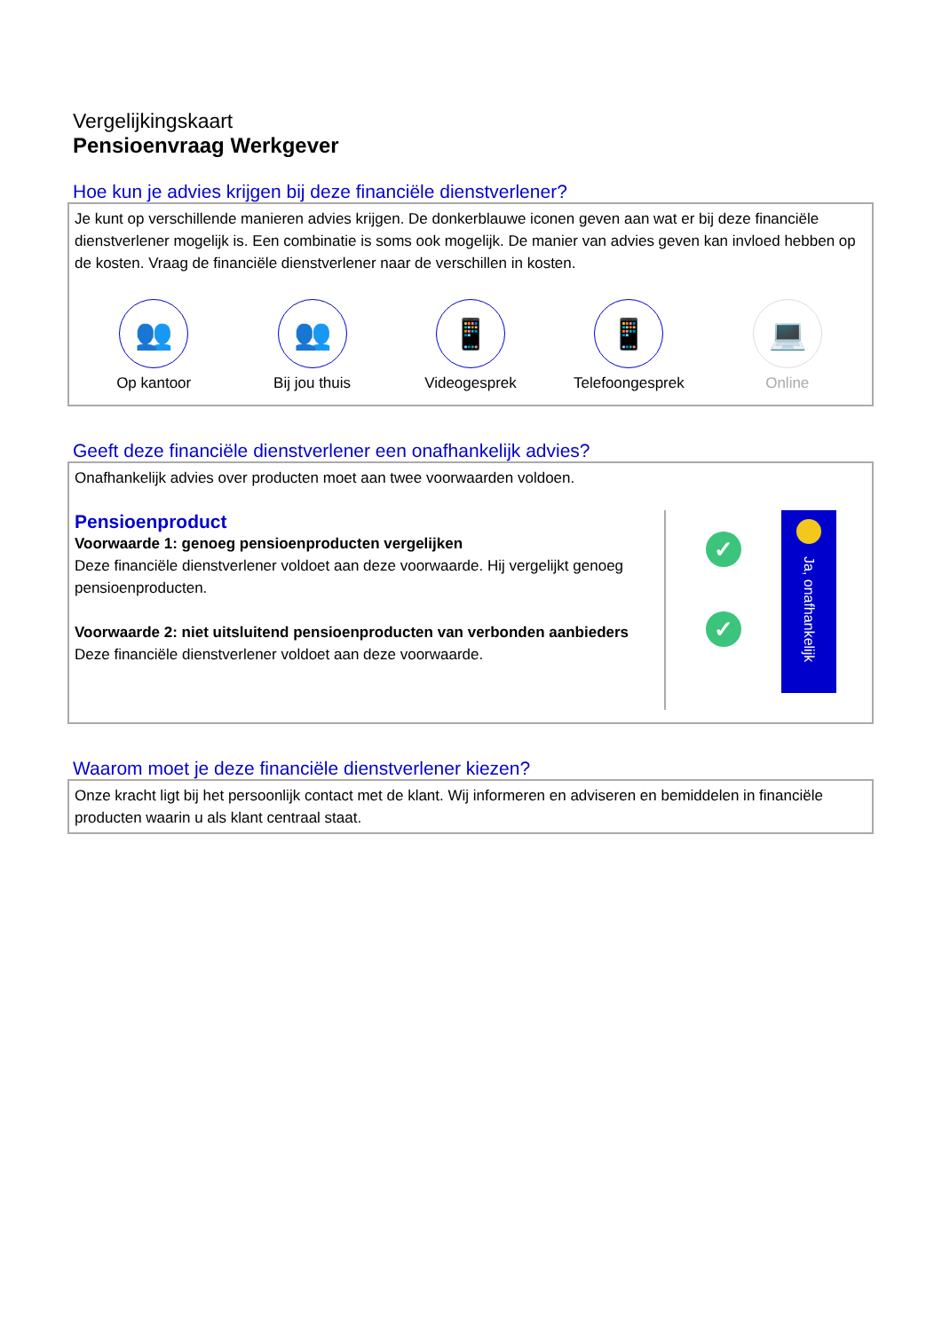Vergelijkingskaart
Pensioenvraag Werkgever
Hoe kun je advies krijgen bij deze financiële dienstverlener?
Je kunt op verschillende manieren advies krijgen. De donkerblauwe iconen geven aan wat er bij deze financiële dienstverlener mogelijk is. Een combinatie is soms ook mogelijk. De manier van advies geven kan invloed hebben op de kosten. Vraag de financiële dienstverlener naar de verschillen in kosten.
👥
Op kantoor
👥
Bij jou thuis
📱
Videogesprek
📱
Telefoongesprek
💻
Online
Geeft deze financiële dienstverlener een onafhankelijk advies?
Onafhankelijk advies over producten moet aan twee voorwaarden voldoen.
Pensioenproduct
Voorwaarde 1: genoeg pensioenproducten vergelijken
Deze financiële dienstverlener voldoet aan deze voorwaarde. Hij vergelijkt genoeg pensioenproducten.
Voorwaarde 2: niet uitsluitend pensioenproducten van verbonden aanbieders
Deze financiële dienstverlener voldoet aan deze voorwaarde.
✓
✓
Ja, onafhankelijk
Waarom moet je deze financiële dienstverlener kiezen?
Onze kracht ligt bij het persoonlijk contact met de klant. Wij informeren en adviseren en bemiddelen in financiële producten waarin u als klant centraal staat.